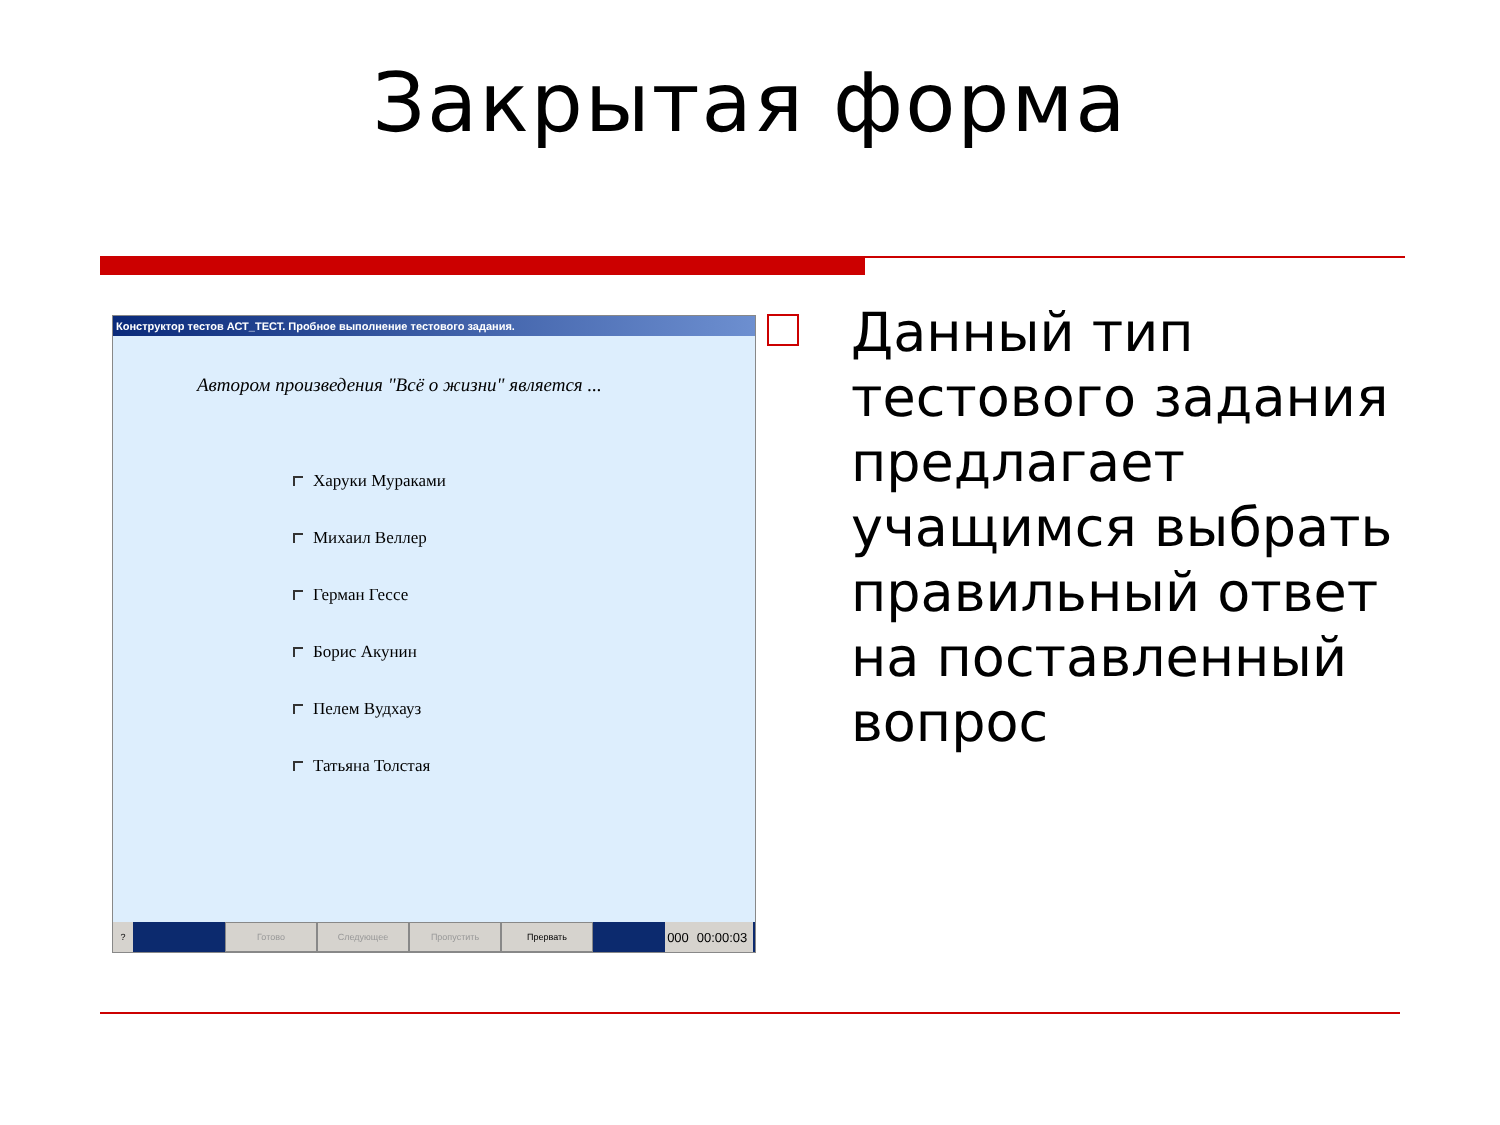Закрытая форма
Конструктор тестов АСТ_ТЕСТ. Пробное выполнение тестового задания.
Автором произведения "Всё о жизни" является ...
Харуки Мураками
Михаил Веллер
Герман Гессе
Борис Акунин
Пелем Вудхауз
Татьяна Толстая
? Готово Следующее Пропустить Прервать
000 00:00:03
Данный тип тестового задания предлагает учащимся выбрать правильный ответ на поставленный вопрос